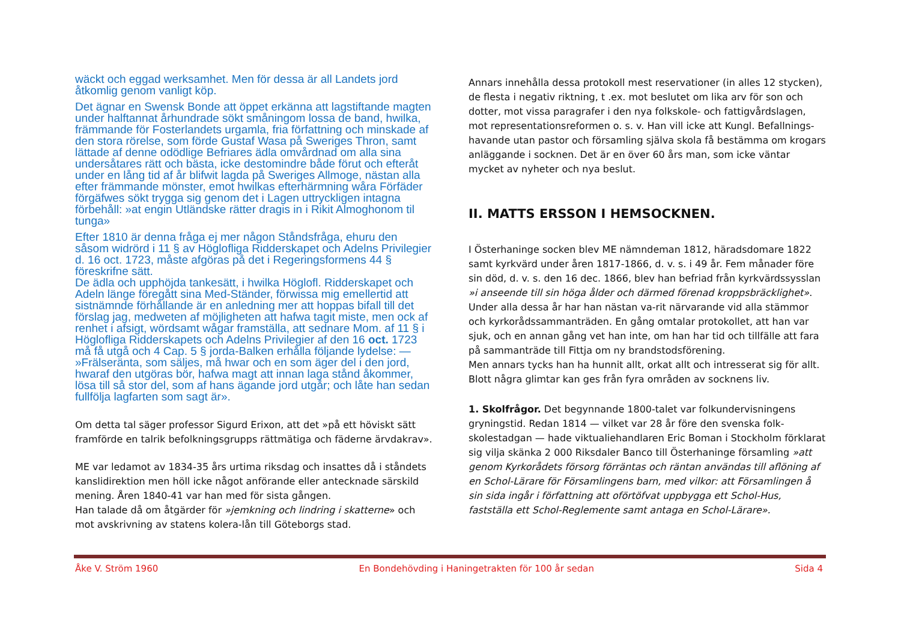wäckt och eggad werksamhet. Men för dessa är all Landets jord åtkomlig genom vanligt köp.
Det ägnar en Swensk Bonde att öppet erkänna att lagstiftande magten under halftannat århundrade sökt småningom lossa de band, hwilka, främmande för Fosterlandets urgamla, fria författning och minskade af den stora rörelse, som förde Gustaf Wasa på Sweriges Thron, samt lättade af denne odödlige Befriares ädla omvårdnad om alla sina undersåtares rätt och bästa, icke destomindre både förut och efteråt under en lång tid af år blifwit lagda på Sweriges Allmoge, nästan alla efter främmande mönster, emot hwilkas efterhärmning wåra Förfäder förgäfwes sökt trygga sig genom det i Lagen uttryckligen intagna förbehåll: »at engin Utländske rätter dragis in i Rikit Almoghonom til tunga»
Efter 1810 är denna fråga ej mer någon Ståndsfråga, ehuru den såsom widrörd i 11 § av Höglofliga Ridderskapet och Adelns Privilegier d. 16 oct. 1723, måste afgöras på det i Regeringsformens 44 § föreskrifne sätt.
De ädla och upphöjda tankesätt, i hwilka Höglofl. Ridderskapet och Adeln länge föregått sina Med-Ständer, förwissa mig emellertid att sistnämnde förhållande är en anledning mer att hoppas bifall till det förslag jag, medweten af möjligheten att hafwa tagit miste, men ock af renhet i afsigt, wördsamt wågar framställa, att sednare Mom. af 11 § i Höglofliga Ridderskapets och Adelns Privilegier af den 16 oct. 1723 må få utgå och 4 Cap. 5 § jorda-Balken erhålla följande lydelse: — »Frälseränta, som säljes, må hwar och en som äger del i den jord, hwaraf den utgöras bör, hafwa magt att innan laga stånd åkommer, lösa till så stor del, som af hans ägande jord utgår; och låte han sedan fullfölja lagfarten som sagt är».
Om detta tal säger professor Sigurd Erixon, att det »på ett höviskt sätt framförde en talrik befolkningsgrupps rättmätiga och fäderne ärvdakrav».
ME var ledamot av 1834-35 års urtima riksdag och insattes då i ståndets kanslidirektion men höll icke något anförande eller antecknade särskild mening. Åren 1840-41 var han med för sista gången.
Han talade då om åtgärder för »jemkning och lindring i skatterne» och mot avskrivning av statens kolera-lån till Göteborgs stad.
Annars innehålla dessa protokoll mest reservationer (in alles 12 stycken), de flesta i negativ riktning, t .ex. mot beslutet om lika arv för son och dotter, mot vissa paragrafer i den nya folkskole- och fattigvårdslagen, mot representationsreformen o. s. v. Han vill icke att Kungl. Befallnings-havande utan pastor och församling själva skola få bestämma om krogars anläggande i socknen. Det är en över 60 års man, som icke väntar mycket av nyheter och nya beslut.
II. MATTS ERSSON I HEMSOCKNEN.
I Österhaninge socken blev ME nämndeman 1812, häradsdomare 1822 samt kyrkvärd under åren 1817-1866, d. v. s. i 49 år. Fem månader före sin död, d. v. s. den 16 dec. 1866, blev han befriad från kyrkvärdssysslan »i anseende till sin höga ålder och därmed förenad kroppsbräcklighet». Under alla dessa år har han nästan va-rit närvarande vid alla stämmor och kyrkorådssammanträden. En gång omtalar protokollet, att han var sjuk, och en annan gång vet han inte, om han har tid och tillfälle att fara på sammanträde till Fittja om ny brandstodsförening.
Men annars tycks han ha hunnit allt, orkat allt och intresserat sig för allt.
Blott några glimtar kan ges från fyra områden av socknens liv.
1. Skolfrågor. Det begynnande 1800-talet var folkundervisningens gryningstid. Redan 1814 — vilket var 28 år före den svenska folk-skolestadgan — hade viktualiehandlaren Eric Boman i Stockholm förklarat sig vilja skänka 2 000 Riksdaler Banco till Österhaninge församling »att genom Kyrkorådets försorg förräntas och räntan användas till aflöning af en Schol-Lärare för Församlingens barn, med vilkor: att Församlingen å sin sida ingår i författning att oförtöfvat uppbygga ett Schol-Hus, fastställa ett Schol-Reglemente samt antaga en Schol-Lärare».
Åke V. Ström 1960 En Bondehövding i Haningetrakten för 100 år sedan Sida 4